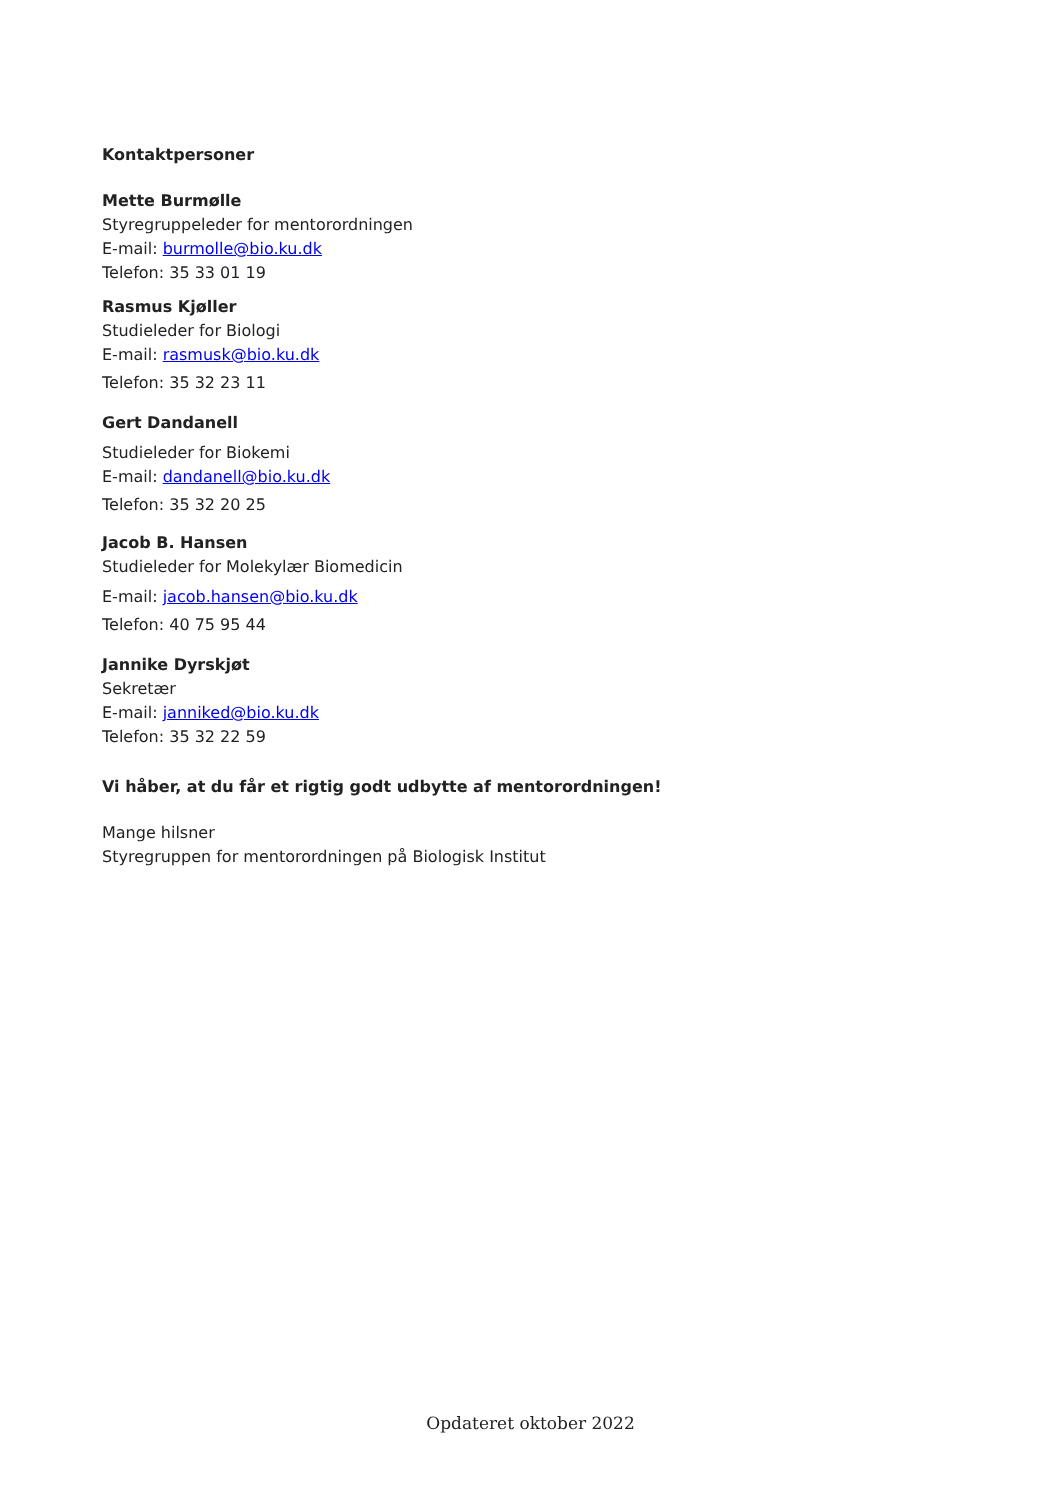Kontaktpersoner
Mette Burmølle
Styregruppeleder for mentorordningen
E-mail: burmolle@bio.ku.dk
Telefon: 35 33 01 19
Rasmus Kjøller
Studieleder for Biologi
E-mail: rasmusk@bio.ku.dk
Telefon: 35 32 23 11
Gert Dandanell
Studieleder for Biokemi
E-mail: dandanell@bio.ku.dk
Telefon: 35 32 20 25
Jacob B. Hansen
Studieleder for Molekylær Biomedicin
E-mail: jacob.hansen@bio.ku.dk
Telefon: 40 75 95 44
Jannike Dyrskjøt
Sekretær
E-mail: janniked@bio.ku.dk
Telefon: 35 32 22 59
Vi håber, at du får et rigtig godt udbytte af mentorordningen!
Mange hilsner
Styregruppen for mentorordningen på Biologisk Institut
Opdateret oktober 2022